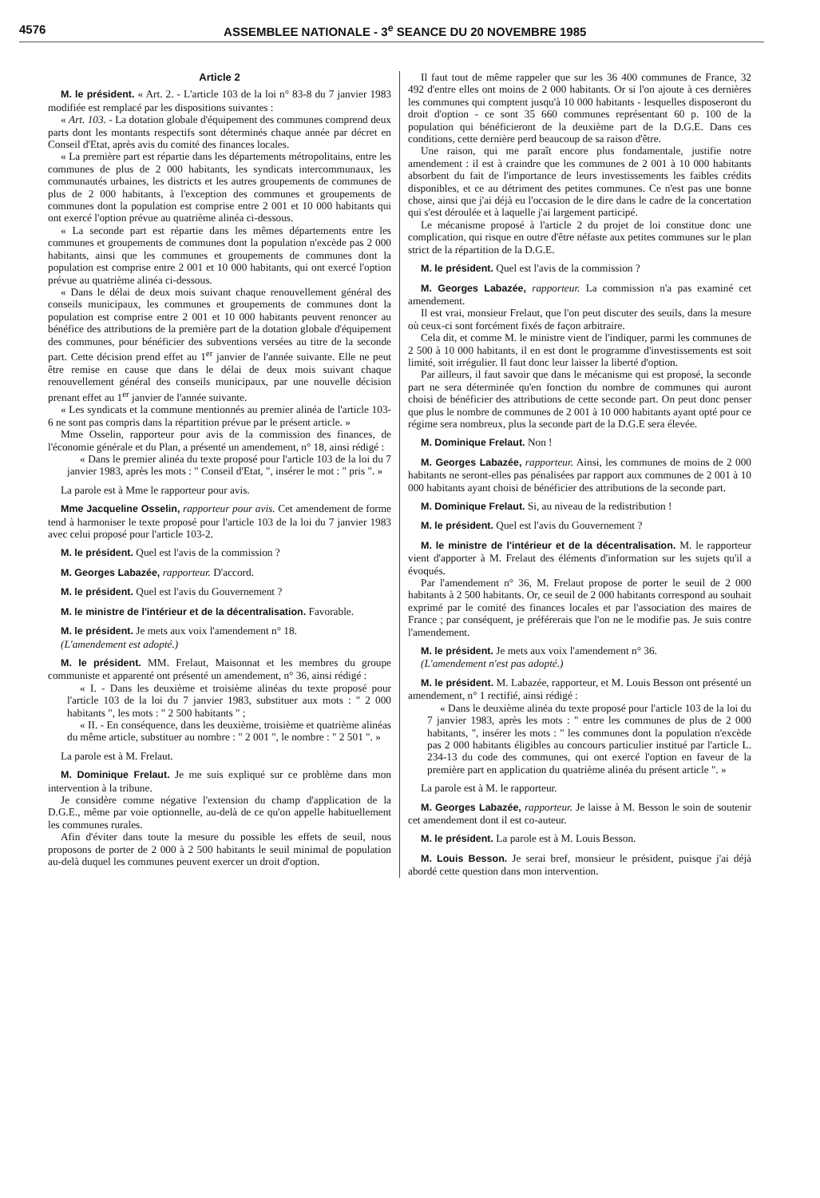4576 ASSEMBLEE NATIONALE - 3<sup>e</sup> SEANCE DU 20 NOVEMBRE 1985
Article 2
M. le président. « Art. 2. - L'article 103 de la loi n° 83-8 du 7 janvier 1983 modifiée est remplacé par les dispositions suivantes :
« Art. 103. - La dotation globale d'équipement des communes comprend deux parts dont les montants respectifs sont déterminés chaque année par décret en Conseil d'Etat, après avis du comité des finances locales.
« La première part est répartie dans les départements métropolitains, entre les communes de plus de 2 000 habitants, les syndicats intercommunaux, les communautés urbaines, les districts et les autres groupements de communes de plus de 2 000 habitants, à l'exception des communes et groupements de communes dont la population est comprise entre 2 001 et 10 000 habitants qui ont exercé l'option prévue au quatrième alinéa ci-dessous.
« La seconde part est répartie dans les mêmes départements entre les communes et groupements de communes dont la population n'excède pas 2 000 habitants, ainsi que les communes et groupements de communes dont la population est comprise entre 2 001 et 10 000 habitants, qui ont exercé l'option prévue au quatrième alinéa ci-dessous.
« Dans le délai de deux mois suivant chaque renouvellement général des conseils municipaux, les communes et groupements de communes dont la population est comprise entre 2 001 et 10 000 habitants peuvent renoncer au bénéfice des attributions de la première part de la dotation globale d'équipement des communes, pour bénéficier des subventions versées au titre de la seconde part. Cette décision prend effet au 1<sup>er</sup> janvier de l'année suivante. Elle ne peut être remise en cause que dans le délai de deux mois suivant chaque renouvellement général des conseils municipaux, par une nouvelle décision prenant effet au 1<sup>er</sup> janvier de l'année suivante.
« Les syndicats et la commune mentionnés au premier alinéa de l'article 103-6 ne sont pas compris dans la répartition prévue par le présent article. »
Mme Osselin, rapporteur pour avis de la commission des finances, de l'économie générale et du Plan, a présenté un amendement, n° 18, ainsi rédigé :
« Dans le premier alinéa du texte proposé pour l'article 103 de la loi du 7 janvier 1983, après les mots : " Conseil d'Etat, ", insérer le mot : " pris ". »
La parole est à Mme le rapporteur pour avis.
Mme Jacqueline Osselin, rapporteur pour avis. Cet amendement de forme tend à harmoniser le texte proposé pour l'article 103 de la loi du 7 janvier 1983 avec celui proposé pour l'article 103-2.
M. le président. Quel est l'avis de la commission ?
M. Georges Labazée, rapporteur. D'accord.
M. le président. Quel est l'avis du Gouvernement ?
M. le ministre de l'intérieur et de la décentralisation. Favorable.
M. le président. Je mets aux voix l'amendement n° 18.
(L'amendement est adopté.)
M. le président. MM. Frelaut, Maisonnat et les membres du groupe communiste et apparenté ont présenté un amendement, n° 36, ainsi rédigé :
« I. - Dans les deuxième et troisième alinéas du texte proposé pour l'article 103 de la loi du 7 janvier 1983, substituer aux mots : " 2 000 habitants ", les mots : " 2 500 habitants " ;
« II. - En conséquence, dans les deuxième, troisième et quatrième alinéas du même article, substituer au nombre : " 2 001 ", le nombre : " 2 501 ". »
La parole est à M. Frelaut.
M. Dominique Frelaut. Je me suis expliqué sur ce problème dans mon intervention à la tribune.
Je considère comme négative l'extension du champ d'application de la D.G.E., même par voie optionnelle, au-delà de ce qu'on appelle habituellement les communes rurales.
Afin d'éviter dans toute la mesure du possible les effets de seuil, nous proposons de porter de 2 000 à 2 500 habitants le seuil minimal de population au-delà duquel les communes peuvent exercer un droit d'option.
Il faut tout de même rappeler que sur les 36 400 communes de France, 32 492 d'entre elles ont moins de 2 000 habitants. Or si l'on ajoute à ces dernières les communes qui comptent jusqu'à 10 000 habitants - lesquelles disposeront du droit d'option - ce sont 35 660 communes représentant 60 p. 100 de la population qui bénéficieront de la deuxième part de la D.G.E. Dans ces conditions, cette dernière perd beaucoup de sa raison d'être.
Une raison, qui me paraît encore plus fondamentale, justifie notre amendement : il est à craindre que les communes de 2 001 à 10 000 habitants absorbent du fait de l'importance de leurs investissements les faibles crédits disponibles, et ce au détriment des petites communes. Ce n'est pas une bonne chose, ainsi que j'ai déjà eu l'occasion de le dire dans le cadre de la concertation qui s'est déroulée et à laquelle j'ai largement participé.
Le mécanisme proposé à l'article 2 du projet de loi constitue donc une complication, qui risque en outre d'être néfaste aux petites communes sur le plan strict de la répartition de la D.G.E.
M. le président. Quel est l'avis de la commission ?
M. Georges Labazée, rapporteur. La commission n'a pas examiné cet amendement.
Il est vrai, monsieur Frelaut, que l'on peut discuter des seuils, dans la mesure où ceux-ci sont forcément fixés de façon arbitraire.
Cela dit, et comme M. le ministre vient de l'indiquer, parmi les communes de 2 500 à 10 000 habitants, il en est dont le programme d'investissements est soit limité, soit irrégulier. Il faut donc leur laisser la liberté d'option.
Par ailleurs, il faut savoir que dans le mécanisme qui est proposé, la seconde part ne sera déterminée qu'en fonction du nombre de communes qui auront choisi de bénéficier des attributions de cette seconde part. On peut donc penser que plus le nombre de communes de 2 001 à 10 000 habitants ayant opté pour ce régime sera nombreux, plus la seconde part de la D.G.E sera élevée.
M. Dominique Frelaut. Non !
M. Georges Labazée, rapporteur. Ainsi, les communes de moins de 2 000 habitants ne seront-elles pas pénalisées par rapport aux communes de 2 001 à 10 000 habitants ayant choisi de bénéficier des attributions de la seconde part.
M. Dominique Frelaut. Si, au niveau de la redistribution !
M. le président. Quel est l'avis du Gouvernement ?
M. le ministre de l'intérieur et de la décentralisation. M. le rapporteur vient d'apporter à M. Frelaut des éléments d'information sur les sujets qu'il a évoqués.
Par l'amendement n° 36, M. Frelaut propose de porter le seuil de 2 000 habitants à 2 500 habitants. Or, ce seuil de 2 000 habitants correspond au souhait exprimé par le comité des finances locales et par l'association des maires de France ; par conséquent, je préférerais que l'on ne le modifie pas. Je suis contre l'amendement.
M. le président. Je mets aux voix l'amendement n° 36.
(L'amendement n'est pas adopté.)
M. le président. M. Labazée, rapporteur, et M. Louis Besson ont présenté un amendement, n° 1 rectifié, ainsi rédigé :
« Dans le deuxième alinéa du texte proposé pour l'article 103 de la loi du 7 janvier 1983, après les mots : " entre les communes de plus de 2 000 habitants, ", insérer les mots : " les communes dont la population n'excède pas 2 000 habitants éligibles au concours particulier institué par l'article L. 234-13 du code des communes, qui ont exercé l'option en faveur de la première part en application du quatrième alinéa du présent article ". »
La parole est à M. le rapporteur.
M. Georges Labazée, rapporteur. Je laisse à M. Besson le soin de soutenir cet amendement dont il est co-auteur.
M. le président. La parole est à M. Louis Besson.
M. Louis Besson. Je serai bref, monsieur le président, puisque j'ai déjà abordé cette question dans mon intervention.